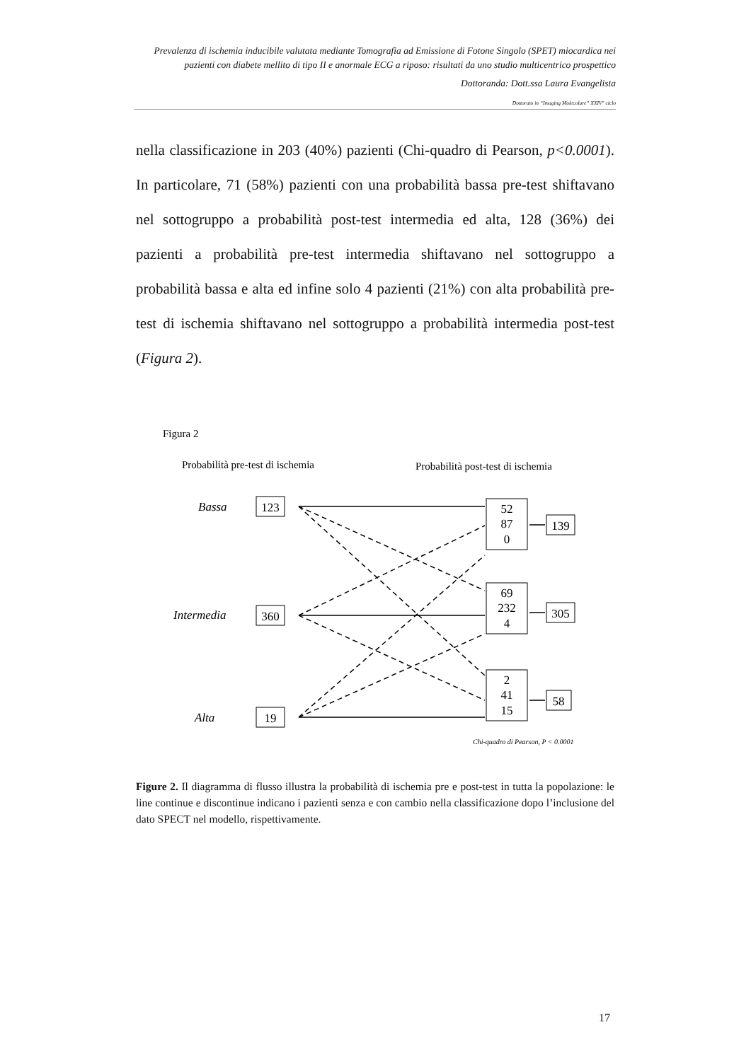Prevalenza di ischemia inducibile valutata mediante Tomografia ad Emissione di Fotone Singolo (SPET) miocardica nei pazienti con diabete mellito di tipo II e anormale ECG a riposo: risultati da uno studio multicentrico prospettico
Dottoranda: Dott.ssa Laura Evangelista
Dottorato in “Imaging Molecolare” XXIV° ciclo
nella classificazione in 203 (40%) pazienti (Chi-quadro di Pearson, p<0.0001). In particolare, 71 (58%) pazienti con una probabilità bassa pre-test shiftavano nel sottogruppo a probabilità post-test intermedia ed alta, 128 (36%) dei pazienti a probabilità pre-test intermedia shiftavano nel sottogruppo a probabilità bassa e alta ed infine solo 4 pazienti (21%) con alta probabilità pre-test di ischemia shiftavano nel sottogruppo a probabilità intermedia post-test (Figura 2).
Figura 2
Probabilità pre-test di ischemia
Probabilità post-test di ischemia
Bassa
Intermedia
Alta
123
360
19
52
87
0
69
232
4
2
41
15
139
305
58
Chi-quadro di Pearson, P < 0.0001
Figure 2. Il diagramma di flusso illustra la probabilità di ischemia pre e post-test in tutta la popolazione: le line continue e discontinue indicano i pazienti senza e con cambio nella classificazione dopo l’inclusione del dato SPECT nel modello, rispettivamente.
17